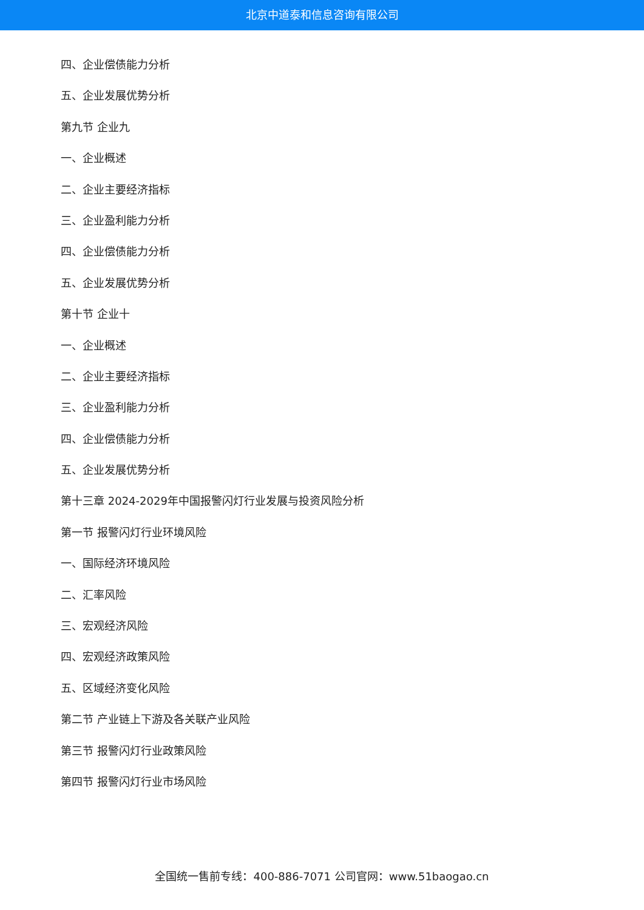北京中道泰和信息咨询有限公司
四、企业偿债能力分析
五、企业发展优势分析
第九节 企业九
一、企业概述
二、企业主要经济指标
三、企业盈利能力分析
四、企业偿债能力分析
五、企业发展优势分析
第十节 企业十
一、企业概述
二、企业主要经济指标
三、企业盈利能力分析
四、企业偿债能力分析
五、企业发展优势分析
第十三章 2024-2029年中国报警闪灯行业发展与投资风险分析
第一节 报警闪灯行业环境风险
一、国际经济环境风险
二、汇率风险
三、宏观经济风险
四、宏观经济政策风险
五、区域经济变化风险
第二节 产业链上下游及各关联产业风险
第三节 报警闪灯行业政策风险
第四节 报警闪灯行业市场风险
全国统一售前专线：400-886-7071 公司官网：www.51baogao.cn